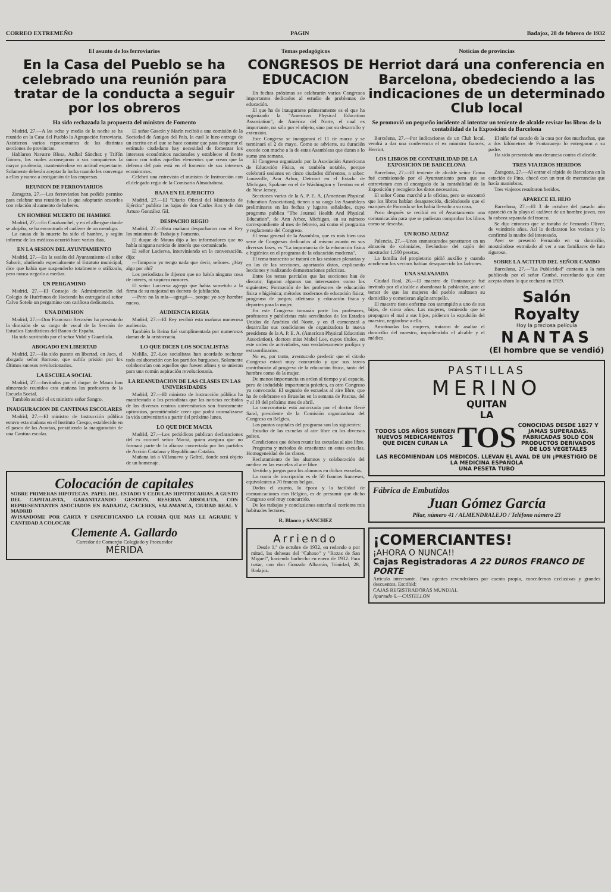CORREO EXTREMEÑO PAGIN Badajoz, 28 de febrero de 1932
El asunto de los ferroviarios
En la Casa del Pueblo se ha celebrado una reunión para tratar de la conducta a seguir por los obreros
Ha sido rechazada la propuesta del ministro de Fomento
Madrid, 27.—A las ocho y media de la noche se ha reunido en la Casa del Pueblo la Agrupación ferroviaria. Asistieron varios representantes de las distintas secciones de provincias.
Hablaron Navarro Blesa, Aníbal Sánchez y Trifón Gómez, los cuales aconsejaron a sus compañeros la mayor prudencia, manteniéndose en actitud expectante. Solamente deberán aceptar la lucha cuando les convenga a ellos y nunca a instigación de las empresas.
REUNION DE FERROVIARIOS
Zaragoza, 27.—Los ferroviarios han pedido permiso para celebrar una reunión en la que adoptarán acuerdos con relación al aumento de haberes.
UN HOMBRE MUERTO DE HAMBRE
Madrid, 27.—En Carabanchel, y en el albergue donde se alojaba, se ha encontrado el cadáver de un mendigo.
La causa de la muerte ha sido el hambre, y según informe de los médicos ocurrió hace varios días.
EN LA SESION DEL AYUNTAMIENTO
Madrid, 27.—En la sesión del Ayuntamiento el señor Saborit, aludiendo especialmente al Estatuto municipal, dice que había que suspenderlo totalmente o utilizarlo, pero nunca negarlo a medias.
UN PERGAMINO
Madrid, 27.—El Consejo de Administración del Colegio de Huérfanos de Hacienda ha entregado al señor Calvo Sotelo un pergamino con cariñosa dedicatoria.
UNA DIMISION
Madrid, 27.—Don Francisco Recaséns ha presentado la dimisión de su cargo de vocal de la Sección de Estudios Estadísticos del Banco de España.
Ha sido sustituído por el señor Vidal y Guardiola.
ABOGADO EN LIBERTAD
Madrid, 27.—Ha sido puesto en libertad, en Jaca, el abogado señor Barroso, que sufría prisión por los últimos sucesos revolucionarios.
LA ESCUELA SOCIAL
Madrid, 27.—Invitados por el duque de Maura han almorzado reunidos esta mañana los profesores de la Escuela Social.
También asistió el ex ministro señor Sangro.
INAUGURACION DE CANTINAS ESCOLARES
Madrid, 27.—El ministro de Instrucción pública estuvo esta mañana en el Instituto Crespo, establecido en el paseo de las Acacias, presidiendo la inauguración de una Cantina escolar.
El señor Gascón y Marín recibió a una comisión de la Sociedad de Amigos del País, la cual le hizo entrega de un escrito en el que se hace constar que para despertar el estímulo ciudadano hay necesidad de fomentar los intereses económicos nacionales y establecer el frente único con todos aquellos elementos que crean que la defensa del país está en el fomento de sus intereses económicos.
Celebró una entrevista el ministro de Instrucción con el delegado regio de la Comisaría Almadrabera.
BAJA EN EL EJERCITO
Madrid, 27.—El "Diario Oficial del Ministerio de Ejército" publica las bajas de don Carlos Ros y de don Arturo González Gil.
DESPACHO REGIO
Madrid, 27.—Esta mañana despacharon con el Rey los ministros de Trabajo y Fomento.
El duque de Maura dijo a los informadores que no había ninguna noticia de interés que comunicarle.
El señor Lacierva, interviniendo en la conversación, dijo:
—Tampoco yo tengo nada que decir, señores. ¿Hay algo por ahí?
Los periodistas le dijeron que no había ninguna cosa de interés, ni siquiera rumores.
El señor Lacierva agregó que había sometido a la firma de su majestad un decreto de jubilación.
—Pero no la mía—agregó—, porque yo soy hombre nuevo.
AUDIENCIA REGIA
Madrid, 27.—El Rey recibió esta mañana numerosa audiencia.
También la Reina fué cumplimentada por numerosas damas de la aristocracia.
LO QUE DICEN LOS SOCIALISTAS
Melilla, 27.-Los socialistas han acordado rechazar toda colaboración con los partidos burgueses. Solamente colaborarían con aquellos que fuesen afines y se unieran para una común aspiración revolucionaria.
LA REANUDACION DE LAS CLASES EN LAS UNIVERSIDADES
Madrid, 27.—El ministro de Instrucción pública ha manifestado a los periodistas que las noticias recibidas de los diversos centros universitarios son francamente optimistas, permitiéndole creer que podrá normalizarse la vida universitaria a partir del próximo lunes.
LO QUE DICE MACIA
Madrid, 27.—Los periódicos publican declaraciones del ex coronel señor Maciá, quien asegura que no formará parte de la alianza concertada por los partidos de Acción Catalana y Republicano Catalán.
Mañana irá a Villanueva y Geltrú, donde será objeto de un homenaje.
Colocación de capitales
SOBRE PRIMERAS HIPOTECAS. PAPEL DEL ESTADO Y CEDULAS HIPOTECARIAS. A GUSTO DEL CAPITALISTA, GARANTIZANDO GESTION. RESERVA ABSOLUTA. CON REPRESENTANTES ASOCIADOS EN BADAJOZ, CACERES, SALAMANCA, CIUDAD REAL Y MADRID
AVISANDOME POR CARTA Y ESPECIFICANDO LA FORMA QUE MAS LE AGRADE Y CANTIDAD A COLOCAR
Clemente A. Gallardo
Corredor de Comercio Colegiado y Procurador
MÉRIDA
Temas pedagógicos
CONGRESOS DE EDUCACION
En fechas próximas se celebrarán varios Congresos importantes dedicados al estudio de problemas de educación.
El que ha de inaugurarse primeramente es el que ha organizado la "American Physical Education Association", de América del Norte, el cual es importante, no sólo por el objeto, sino por su desarrollo y extensión.
Este Congreso se inaugurará el 11 de marzo y se terminará el 2 de mayo. Como se advierte, su duración excede con mucho a la de estas Asambleas que duran a lo sumo una semana.
El Congreso organizado por la Asociación Americana de Educación Física, es también notable, porque celebrará sesiones en cinco ciudades diferentes, a saber: Louisville, Ann Arbor, Detroint en el Estado de Michigan, Spokane en el de Wáshington y Trenton en el de New Jersey.
Secciones varias de la A. P. E. A. (American Physical Education Association), tienen a su cargo las Asambleas preliminares en las fechas y lugares señalados, cuyo programa publica "The Journal Health And Physical Education", de Ann Arbor, Michigan, en su número correspondiente al mes de febrero, así como el programa y reglamento del Congreso.
El tema general de la Asamblea, que es más bien una serie de Congresos dedicados al mismo asunto en sus diversas fases, es "La importancia de la educación física e higiénica en el programa de la educación moderna".
El tema transcrito se tratará en las sesiones plenarias y en las de las secciones, aportando datos, explicando lecciones y realizando demostraciones prácticas.
Entre los temas parciales que las secciones han de discutir, figuran algunos tan interesantes como los siguientes: Formación de los profesores de educación física e higiénica; métodos modernos de educación física; programa de juegos; atletismo y educación física y deportes para la mujer.
En este Congreso tomarán parte los profesores, profesoras y publicistas más acreditados de los Estados Unidos de América del Norte, y en él comenzará a desarrollar sus condiciones de organizadora la nueva presidenta de la A. P. E. A. (American Physical Education Association), doctora miss Mabel Lee, cuyos títulos, en este orden de actividades, son verdaderamente prolijos y extraordinarios.
No es, por tanto, aventurado predecir que el citado Congreso estará muy concurrido y que sus tareas contribuirán al progreso de la educación física, tanto del hombre como de la mujer.
De menos importancia en orden al tiempo y al espacio, pero de indudable importancia práctica, es otro Congreso ya convocado: El segundo de escuelas al aire libre, que ha de celebrarse en Bruselas en la semana de Pascua, del 7 al 10 del próximo mes de abril.
La convocatoria está autorizada por el doctor René Sand, presidente de la Comisión organizadora del Congreso en Bélgica.
Los puntos capitales del programa son los siguientes:
Estudio de las escuelas al aire libre en los diversos países.
Condiciones que deben reunir las escuelas al aire libre.
Programa y métodos de enseñanza en estas escuelas. Homogeneidad de las clases.
Reclutamiento de los alumnos y colaboración del médico en las escuelas al aire libre.
Vestido y juegos para los alumnos en dichas escuelas.
La cuota de inscripción es de 50 francos franceses, equivalentes a 70 francos belgas.
Dados el asunto, la época y la facilidad de comunicaciones con Bélgica, es de presumir que dicho Congreso esté muy concurrido.
De los trabajos y conclusiones estarán al corriente mis habituales lectores.
R. Blanco y SANCHEZ
Arriendo
Desde 1.º de octubre de 1932, en redondo o por mitad, las dehesas del "Cahoso" y "Rozas de San Miguel", haciendo barbecho en enero de 1932. Para tratar, con don Gonzalo Albarrán, Trinidad, 28, Badajoz.
Noticias de provincias
Herriot dará una conferencia en Barcelona, obedeciendo a las indicaciones de un determinado Club local
Se promovió un pequeño incidente al intentar un teniente de alcalde revisar los libros de la contabilidad de la Exposición de Barcelona
Barcelona, 27.—Por indicaciones de un Club local, vendrá a dar una conferencia el ex ministro francés, Herriot.
LOS LIBROS DE CONTABILIDAD DE LA EXPOSICION DE BARCELONA
Barcelona, 27.—El teniente de alcalde señor Coma fué comisionado por el Ayuntamiento para que se entrevistara con el encargado de la contabilidad de la Exposición y recogiera los datos necesarios.
El señor Coma marchó a la oficina, pero se encontró que los libros habían desaparecido, diciéndosele que el marqués de Foronda se los había llevado a su casa.
Poco después se recibió en el Ayuntamiento una comunicación para que se pudieran comprobar los libros como se deseaba.
UN ROBO AUDAZ
Palencia, 27.—Unos enmascarados penetraron en un almacén de coloniales, llevándose del cajón del mostrador 1.500 pesetas.
La familia del propietario pidió auxilio y cuando acudieron los vecinos habían desaparecido los ladrones.
UNA SALVAJADA
Ciudad Real, 26.—El maestro de Fontanarejo fué invitado por el alcalde a abandonar la población, ante el temor de que las mujeres del pueblo asaltasen su domicilio y cometieran algún atropello.
El maestro tiene enfermo con sarampión a uno de sus hijos, de cinco años. Las mujeres, temiendo que se propagara el mal a sus hijos, pidieron la expulsión del maestro, negándose a ello.
Amotinadas las mujeres, trataron de asaltar el domicilio del maestro, impidiéndolo el alcalde y el médico.
El niño fué sacado de la casa por dos muchachas, que a dos kilómetros de Fontanarejo lo entregaron a su padre.
Ha sido presentada una denuncia contra el alcalde.
TRES VIAJEROS HERIDOS
Zaragoza, 27.—Al entrar el rápido de Barcelona en la estación de Pino, chocó con un tren de mercancías que hacía maniobras.
Tres viajeros resultaron heridos.
APARECE EL HIJO
Barcelona, 27.—El 3 de octubre del pasado año apareció en la playa el cadáver de un hombre joven, con la cabeza separada del tronco.
Se dijo entonces que se trataba de Fernando Oliver, de veintitrés años. Así lo declararon los vecinos y lo confirmó la madre del interesado.
Ayer se presentó Fernando en su domicilio, mostrándose extrañado al ver a sus familiares de luto riguroso.
SOBRE LA ACTITUD DEL SEÑOR CAMBO
Barcelona, 27.—"La Publicidad" contesta a la nota publicada por el señor Cambó, recordando que éste acepta ahora lo que rechazó en 1919.
Salón Royalty
Hoy la preciosa película
NANTAS
(El hombre que se vendió)
PASTILLAS
MERINO
QUITAN
LA
TODOS LOS AÑOS SURGEN NUEVOS MEDICAMENTOS QUE DICEN CURAN LA
TOS
CONOCIDAS DESDE 1827 Y JAMAS SUPERADAS. FABRICADAS SOLO CON PRODUCTOS DERIVADOS DE LOS VEGETALES
LAS RECOMIENDAN LOS MEDICOS. LLEVAN EL AVAL DE UN ¡PRESTIGIO DE LA MEDICINA ESPAÑOLA
UNA PESETA TUBO
Fábrica de Embutidos
Juan Gómez García
Pilar, número 41 / ALMENDRALEJO / Teléfono número 23
¡COMERCIANTES!
¡AHORA O NUNCA!!
Cajas Registradoras A 22 DUROS FRANCO DE PORTE
Artículo interesante. Para agentes revendedores por cuenta propia, concedemos exclusivas y grandes descuentos. Escribid:
CAJAS REGISTRADORAS MUNDIAL
Apartado 6.—CASTELLON